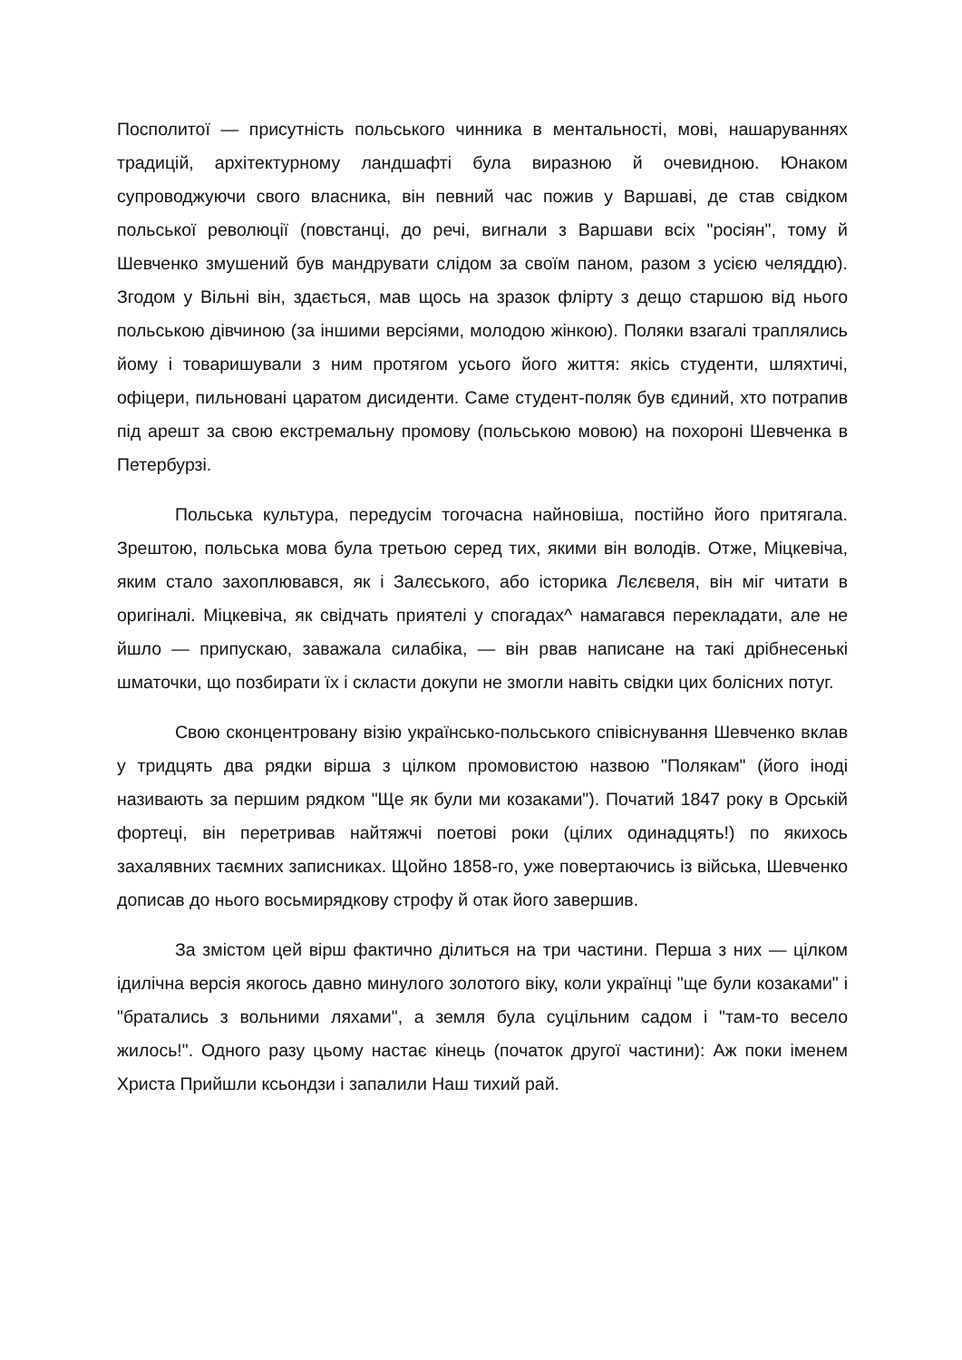Посполитої — присутність польського чинника в ментальності, мові, нашаруваннях традицій, архітектурному ландшафті була виразною й очевидною. Юнаком супроводжуючи свого власника, він певний час пожив у Варшаві, де став свідком польської революції (повстанці, до речі, вигнали з Варшави всіх "росіян", тому й Шевченко змушений був мандрувати слідом за своїм паном, разом з усією челяддю). Згодом у Вільні він, здається, мав щось на зразок флірту з дещо старшою від нього польською дівчиною (за іншими версіями, молодою жінкою). Поляки взагалі траплялись йому і товаришували з ним протягом усього його життя: якісь студенти, шляхтичі, офіцери, пильновані царатом дисиденти. Саме студент-поляк був єдиний, хто потрапив під арешт за свою екстремальну промову (польською мовою) на похороні Шевченка в Петербурзі.
Польська культура, передусім тогочасна найновіша, постійно його притягала. Зрештою, польська мова була третьою серед тих, якими він володів. Отже, Міцкевіча, яким стало захоплювався, як і Залєського, або історика Лєлєвеля, він міг читати в оригіналі. Міцкевіча, як свідчать приятелі у спогадах^ намагався перекладати, але не йшло — припускаю, заважала силабіка, — він рвав написане на такі дрібнесенькі шматочки, що позбирати їх і скласти докупи не змогли навіть свідки цих болісних потуг.
Свою сконцентровану візію українсько-польського співіснування Шевченко вклав у тридцять два рядки вірша з цілком промовистою назвою "Полякам" (його іноді називають за першим рядком "Ще як були ми козаками"). Початий 1847 року в Орській фортеці, він перетривав найтяжчі поетові роки (цілих одинадцять!) по якихось захалявних таємних записниках. Щойно 1858-го, уже повертаючись із війська, Шевченко дописав до нього восьмирядкову строфу й отак його завершив.
За змістом цей вірш фактично ділиться на три частини. Перша з них — цілком ідилічна версія якогось давно минулого золотого віку, коли українці "ще були козаками" і "братались з вольними ляхами", а земля була суцільним садом і "там-то весело жилось!". Одного разу цьому настає кінець (початок другої частини): Аж поки іменем Христа Прийшли ксьондзи і запалили Наш тихий рай.